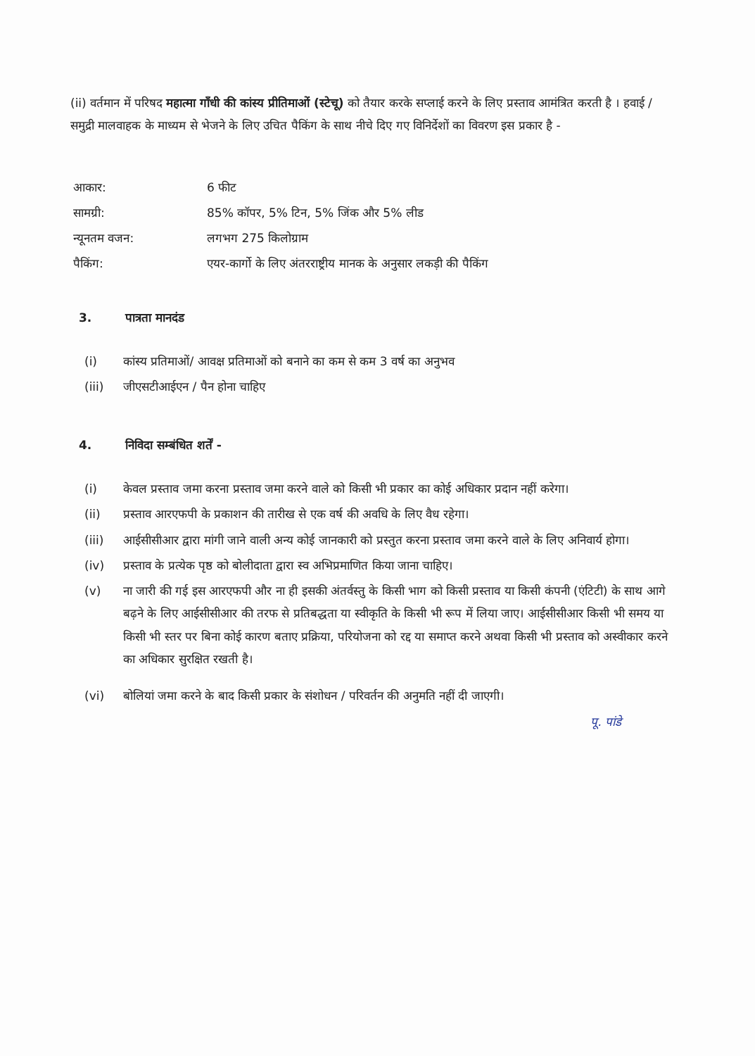(ii) वर्तमान में परिषद महात्मा गाँधी की कांस्य प्रीतिमाओं (स्टेचू) को तैयार करके सप्लाई करने के लिए प्रस्ताव आमंत्रित करती है । हवाई / समुद्री मालवाहक के माध्यम से भेजने के लिए उचित पैकिंग के साथ नीचे दिए गए विनिर्देशों का विवरण इस प्रकार है -
| आकार: | 6 फीट |
| सामग्री: | 85% कॉपर, 5% टिन, 5% जिंक और 5% लीड |
| न्यूनतम वजन: | लगभग 275 किलोग्राम |
| पैकिंग: | एयर-कार्गो के लिए अंतरराष्ट्रीय मानक के अनुसार लकड़ी की पैकिंग |
3. पात्रता मानदंड
(i) कांस्य प्रतिमाओं/ आवक्ष प्रतिमाओं को बनाने का कम से कम 3 वर्ष का अनुभव
(iii) जीएसटीआईएन / पैन होना चाहिए
4. निविदा सम्बंधित शर्तें -
(i) केवल प्रस्ताव जमा करना प्रस्ताव जमा करने वाले को किसी भी प्रकार का कोई अधिकार प्रदान नहीं करेगा।
(ii) प्रस्ताव आरएफपी के प्रकाशन की तारीख से एक वर्ष की अवधि के लिए वैध रहेगा।
(iii) आईसीसीआर द्वारा मांगी जाने वाली अन्य कोई जानकारी को प्रस्तुत करना प्रस्ताव जमा करने वाले के लिए अनिवार्य होगा।
(iv) प्रस्ताव के प्रत्येक पृष्ठ को बोलीदाता द्वारा स्व अभिप्रमाणित किया जाना चाहिए।
(v) ना जारी की गई इस आरएफपी और ना ही इसकी अंतर्वस्तु के किसी भाग को किसी प्रस्ताव या किसी कंपनी (एंटिटी) के साथ आगे बढ़ने के लिए आईसीसीआर की तरफ से प्रतिबद्धता या स्वीकृति के किसी भी रूप में लिया जाए। आईसीसीआर किसी भी समय या किसी भी स्तर पर बिना कोई कारण बताए प्रक्रिया, परियोजना को रद्द या समाप्त करने अथवा किसी भी प्रस्ताव को अस्वीकार करने का अधिकार सुरक्षित रखती है।
(vi) बोलियां जमा करने के बाद किसी प्रकार के संशोधन / परिवर्तन की अनुमति नहीं दी जाएगी।
पू. पांडे